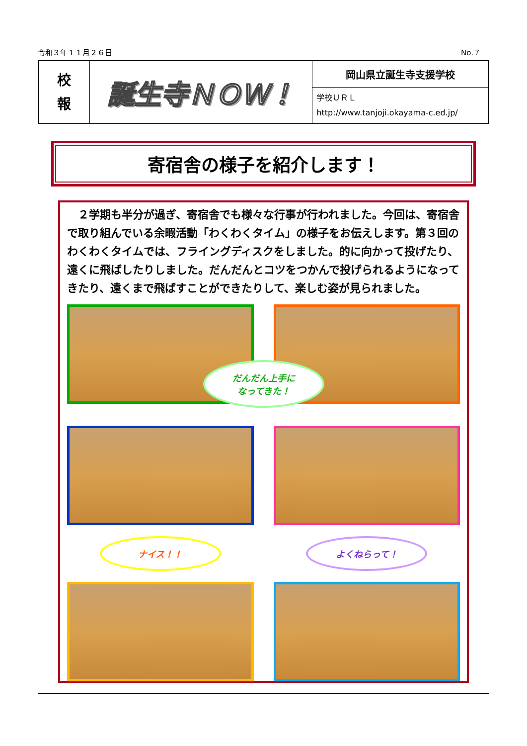令和３年１１月２６日 No.７
| 校 報 | 誕生寺ＮＯＷ！ | 岡山県立誕生寺支援学校 |
| | | 学校ＵＲＬ http://www.tanjoji.okayama-c.ed.jp/ |
寄宿舎の様子を紹介します！
　２学期も半分が過ぎ、寄宿舎でも様々な行事が行われました。今回は、寄宿舎で取り組んでいる余暇活動「わくわくタイム」の様子をお伝えします。第３回のわくわくタイムでは、フライングディスクをしました。的に向かって投げたり、遠くに飛ばしたりしました。だんだんとコツをつかんで投げられるようになってきたり、遠くまで飛ばすことができたりして、楽しむ姿が見られました。
だんだん上手に
なってきた！
ナイス！！
よくねらって！